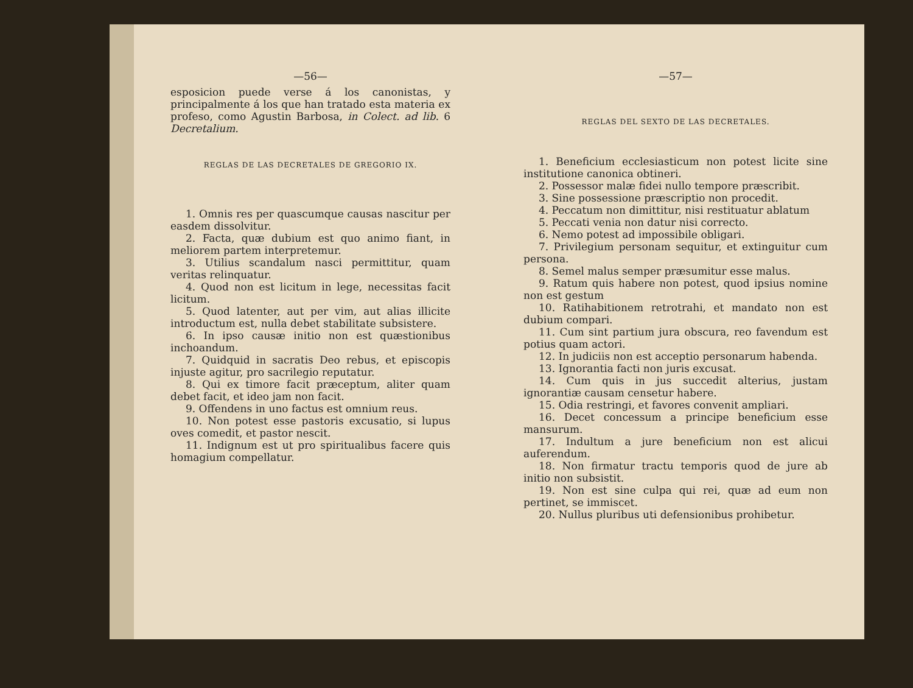—56—
esposicion puede verse á los canonistas, y principalmente á los que han tratado esta materia ex profeso, como Agustin Barbosa, in Colect. ad lib. 6 Decretalium.
REGLAS DE LAS DECRETALES DE GREGORIO IX.
1. Omnis res per quascumque causas nascitur per easdem dissolvitur.
2. Facta, quæ dubium est quo animo fiant, in meliorem partem interpretemur.
3. Utilius scandalum nasci permittitur, quam veritas relinquatur.
4. Quod non est licitum in lege, necessitas facit licitum.
5. Quod latenter, aut per vim, aut alias illicite introductum est, nulla debet stabilitate subsistere.
6. In ipso causæ initio non est quæstionibus inchoandum.
7. Quidquid in sacratis Deo rebus, et episcopis injuste agitur, pro sacrilegio reputatur.
8. Qui ex timore facit præceptum, aliter quam debet facit, et ideo jam non facit.
9. Offendens in uno factus est omnium reus.
10. Non potest esse pastoris excusatio, si lupus oves comedit, et pastor nescit.
11. Indignum est ut pro spiritualibus facere quis homagium compellatur.
—57—
REGLAS DEL SEXTO DE LAS DECRETALES.
1. Beneficium ecclesiasticum non potest licite sine institutione canonica obtineri.
2. Possessor malæ fidei nullo tempore præscribit.
3. Sine possessione præscriptio non procedit.
4. Peccatum non dimittitur, nisi restituatur ablatum
5. Peccati venia non datur nisi correcto.
6. Nemo potest ad impossibile obligari.
7. Privilegium personam sequitur, et extinguitur cum persona.
8. Semel malus semper præsumitur esse malus.
9. Ratum quis habere non potest, quod ipsius nomine non est gestum
10. Ratihabitionem retrotrahi, et mandato non est dubium compari.
11. Cum sint partium jura obscura, reo favendum est potius quam actori.
12. In judiciis non est acceptio personarum habenda.
13. Ignorantia facti non juris excusat.
14. Cum quis in jus succedit alterius, justam ignorantiæ causam censetur habere.
15. Odia restringi, et favores convenit ampliari.
16. Decet concessum a principe beneficium esse mansurum.
17. Indultum a jure beneficium non est alicui auferendum.
18. Non firmatur tractu temporis quod de jure ab initio non subsistit.
19. Non est sine culpa qui rei, quæ ad eum non pertinet, se immiscet.
20. Nullus pluribus uti defensionibus prohibetur.